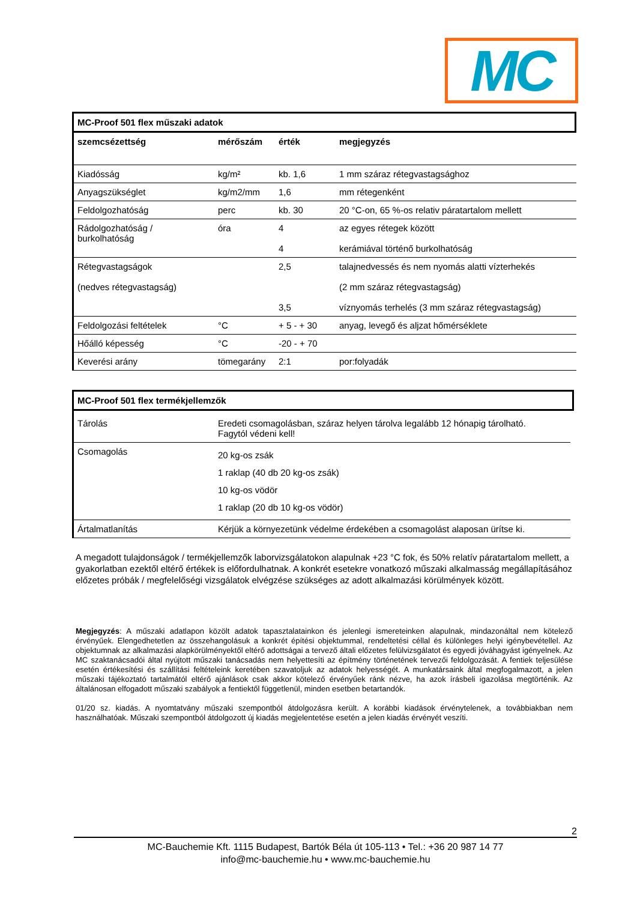MC
MC-Proof 501 flex műszaki adatok
| szemcsézettség | mérőszám | érték | megjegyzés |
| --- | --- | --- | --- |
| Kiadósság | kg/m² | kb. 1,6 | 1 mm száraz rétegvastagsághoz |
| Anyagszükséglet | kg/m2/mm | 1,6 | mm rétegenként |
| Feldolgozhatóság | perc | kb. 30 | 20 °C-on, 65 %-os relativ páratartalom mellett |
| Rádolgozhatóság / burkolhatóság | óra | 4 4 | az egyes rétegek között kerámiával történő burkolhatóság |
| Rétegvastagságok (nedves rétegvastagság) | | 2,5 3,5 | talajnedvessés és nem nyomás alatti vízterhekés (2 mm száraz rétegvastagság) víznyomás terhelés (3 mm száraz rétegvastagság) |
| Feldolgozási feltételek | °C | + 5 - + 30 | anyag, levegő és aljzat hőmérséklete |
| Hőálló képesség | °C | -20 - + 70 | |
| Keverési arány | tömegarány | 2:1 | por:folyadák |
MC-Proof 501 flex termékjellemzők
| Tárolás | Eredeti csomagolásban, száraz helyen tárolva legalább 12 hónapig tárolható. Fagytól védeni kell! |
| Csomagolás | 20 kg-os zsák 1 raklap (40 db 20 kg-os zsák) 10 kg-os vödör 1 raklap (20 db 10 kg-os vödör) |
| Ártalmatlanítás | Kérjük a környezetünk védelme érdekében a csomagolást alaposan ürítse ki. |
A megadott tulajdonságok / termékjellemzők laborvizsgálatokon alapulnak +23 °C fok, és 50% relatív páratartalom mellett, a gyakorlatban ezektől eltérő értékek is előfordulhatnak. A konkrét esetekre vonatkozó műszaki alkalmasság megállapításához előzetes próbák / megfelelőségi vizsgálatok elvégzése szükséges az adott alkalmazási körülmények között.
Megjegyzés: A műszaki adatlapon közölt adatok tapasztalatainkon és jelenlegi ismereteinken alapulnak, mindazonáltal nem kötelező érvényűek. Elengedhetetlen az összehangolásuk a konkrét építési objektummal, rendeltetési céllal és különleges helyi igénybevétellel. Az objektumnak az alkalmazási alapkörülményektől eltérő adottságai a tervező általi előzetes felülvizsgálatot és egyedi jóváhagyást igényelnek. Az MC szaktanácsadói által nyújtott műszaki tanácsadás nem helyettesíti az építmény történetének tervezői feldolgozását. A fentiek teljesülése esetén értékesítési és szállítási feltételeink keretében szavatoljuk az adatok helyességét. A munkatársaink által megfogalmazott, a jelen műszaki tájékoztató tartalmától eltérő ajánlások csak akkor kötelező érvényűek ránk nézve, ha azok írásbeli igazolása megtörténik. Az általánosan elfogadott műszaki szabályok a fentiektől függetlenül, minden esetben betartandók.
01/20 sz. kiadás. A nyomtatvány műszaki szempontból átdolgozásra került. A korábbi kiadások érvénytelenek, a továbbiakban nem használhatóak. Műszaki szempontból átdolgozott új kiadás megjelentetése esetén a jelen kiadás érvényét veszíti.
2
MC-Bauchemie Kft. 1115 Budapest, Bartók Béla út 105-113 • Tel.: +36 20 987 14 77
info@mc-bauchemie.hu • www.mc-bauchemie.hu